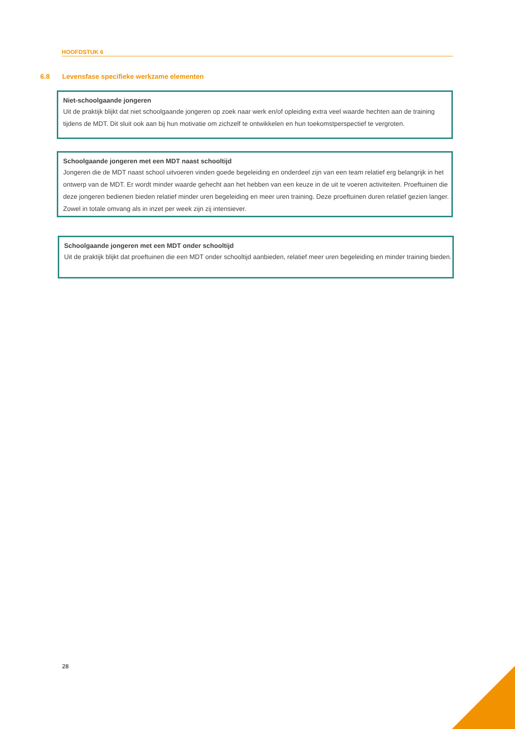HOOFDSTUK 6
6.8 Levensfase specifieke werkzame elementen
Niet-schoolgaande jongeren
Uit de praktijk blijkt dat niet schoolgaande jongeren op zoek naar werk en/of opleiding extra veel waarde hechten aan de training tijdens de MDT. Dit sluit ook aan bij hun motivatie om zichzelf te ontwikkelen en hun toekomstperspectief te vergroten.
Schoolgaande jongeren met een MDT naast schooltijd
Jongeren die de MDT naast school uitvoeren vinden goede begeleiding en onderdeel zijn van een team relatief erg belangrijk in het ontwerp van de MDT. Er wordt minder waarde gehecht aan het hebben van een keuze in de uit te voeren activiteiten. Proeftuinen die deze jongeren bedienen bieden relatief minder uren begeleiding en meer uren training. Deze proeftuinen duren relatief gezien langer. Zowel in totale omvang als in inzet per week zijn zij intensiever.
Schoolgaande jongeren met een MDT onder schooltijd
Uit de praktijk blijkt dat proeftuinen die een MDT onder schooltijd aanbieden, relatief meer uren begeleiding en minder training bieden.
28